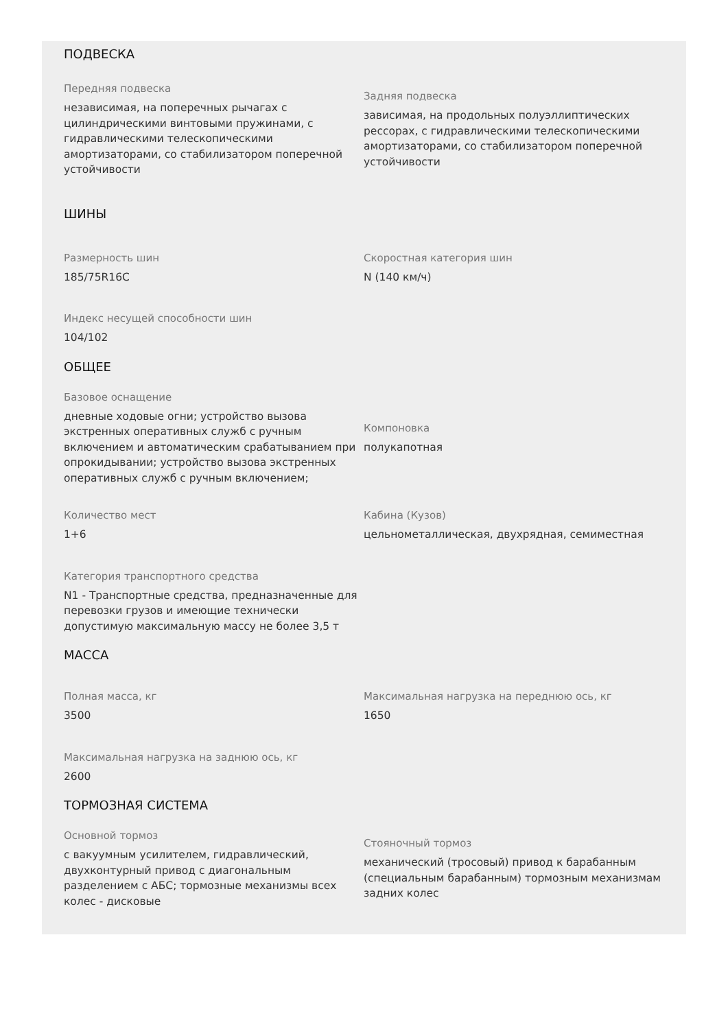ПОДВЕСКА
Передняя подвеска
независимая, на поперечных рычагах с цилиндрическими винтовыми пружинами, с гидравлическими телескопическими амортизаторами, со стабилизатором поперечной устойчивости
Задняя подвеска
зависимая, на продольных полуэллиптических рессорах, с гидравлическими телескопическими амортизаторами, со стабилизатором поперечной устойчивости
ШИНЫ
Размерность шин
185/75R16C
Скоростная категория шин
N (140 км/ч)
Индекс несущей способности шин
104/102
ОБЩЕЕ
Базовое оснащение
дневные ходовые огни; устройство вызова экстренных оперативных служб с ручным включением и автоматическим срабатыванием при опрокидывании; устройство вызова экстренных оперативных служб с ручным включением;
Компоновка
полукапотная
Количество мест
1+6
Кабина (Кузов)
цельнометаллическая, двухрядная, семиместная
Категория транспортного средства
N1 - Транспортные средства, предназначенные для перевозки грузов и имеющие технически допустимую максимальную массу не более 3,5 т
МАССА
Полная масса, кг
3500
Максимальная нагрузка на переднюю ось, кг
1650
Максимальная нагрузка на заднюю ось, кг
2600
ТОРМОЗНАЯ СИСТЕМА
Основной тормоз
с вакуумным усилителем, гидравлический, двухконтурный привод с диагональным разделением с АБС; тормозные механизмы всех колес - дисковые
Стояночный тормоз
механический (тросовый) привод к барабанным (специальным барабанным) тормозным механизмам задних колес